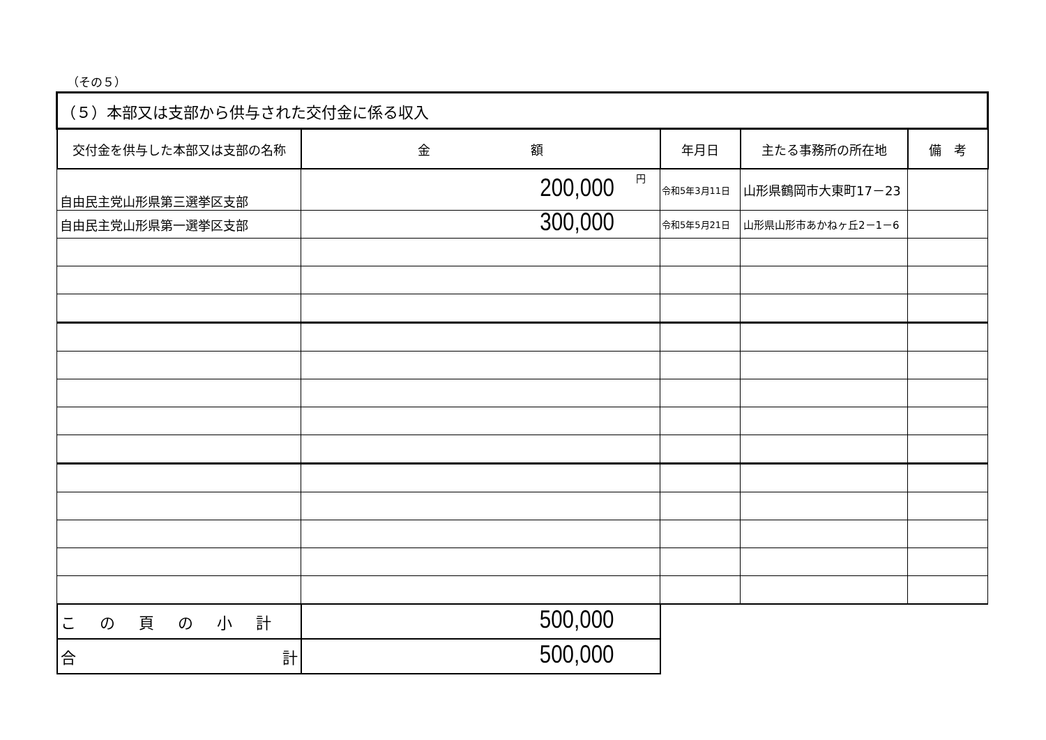（その５）
| （５）本部又は支部から供与された交付金に係る収入 | | | | |
| 交付金を供与した本部又は支部の名称 | 金 額 | 年月日 | 主たる事務所の所在地 | 備 考 |
| 自由民主党山形県第三選挙区支部 | 200,000 円 | 令和5年3月11日 | 山形県鶴岡市大東町17－23 | |
| 自由民主党山形県第一選挙区支部 | 300,000 | 令和5年5月21日 | 山形県山形市あかねヶ丘2－1－6 | |
| この頁の小計 | 500,000 | | | |
| 合 計 | 500,000 | | | |